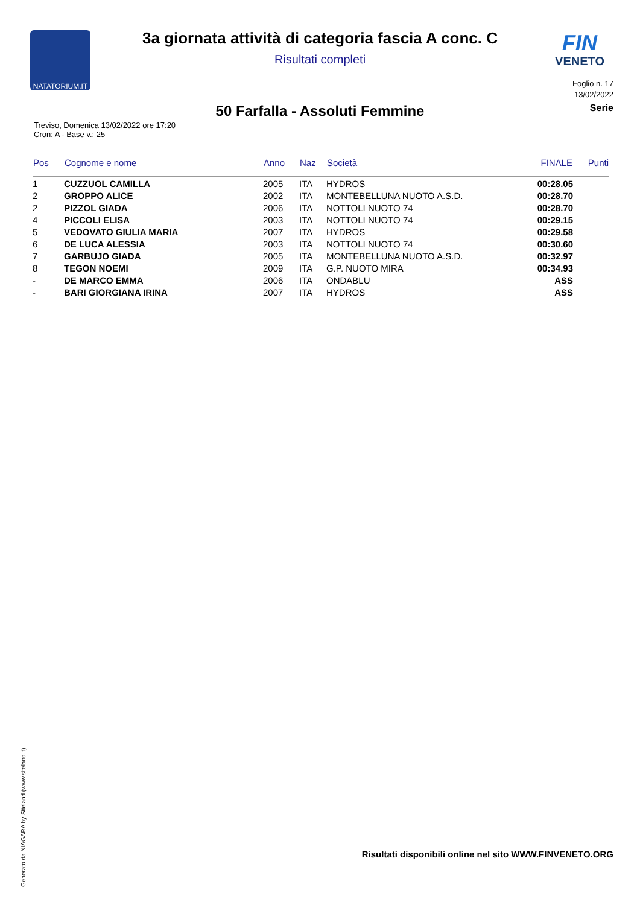NATATORIUM.IT
FIN
VENETO
3a giornata attività di categoria fascia A conc. C
Risultati completi
Foglio n. 17
13/02/2022
50 Farfalla - Assoluti Femmine
Serie
Treviso, Domenica 13/02/2022 ore 17:20
Cron: A - Base v.: 25
| Pos | Cognome e nome | Anno | Naz | Società | FINALE | Punti |
| --- | --- | --- | --- | --- | --- | --- |
| 1 | CUZZUOL CAMILLA | 2005 | ITA | HYDROS | 00:28.05 | |
| 2 | GROPPO ALICE | 2002 | ITA | MONTEBELLUNA NUOTO A.S.D. | 00:28.70 | |
| 2 | PIZZOL GIADA | 2006 | ITA | NOTTOLI NUOTO 74 | 00:28.70 | |
| 4 | PICCOLI ELISA | 2003 | ITA | NOTTOLI NUOTO 74 | 00:29.15 | |
| 5 | VEDOVATO GIULIA MARIA | 2007 | ITA | HYDROS | 00:29.58 | |
| 6 | DE LUCA ALESSIA | 2003 | ITA | NOTTOLI NUOTO 74 | 00:30.60 | |
| 7 | GARBUJO GIADA | 2005 | ITA | MONTEBELLUNA NUOTO A.S.D. | 00:32.97 | |
| 8 | TEGON NOEMI | 2009 | ITA | G.P. NUOTO MIRA | 00:34.93 | |
| - | DE MARCO EMMA | 2006 | ITA | ONDABLU | ASS | |
| - | BARI GIORGIANA IRINA | 2007 | ITA | HYDROS | ASS | |
Generato da NIAGARA by Siteland (www.siteland.it)
Risultati disponibili online nel sito WWW.FINVENETO.ORG